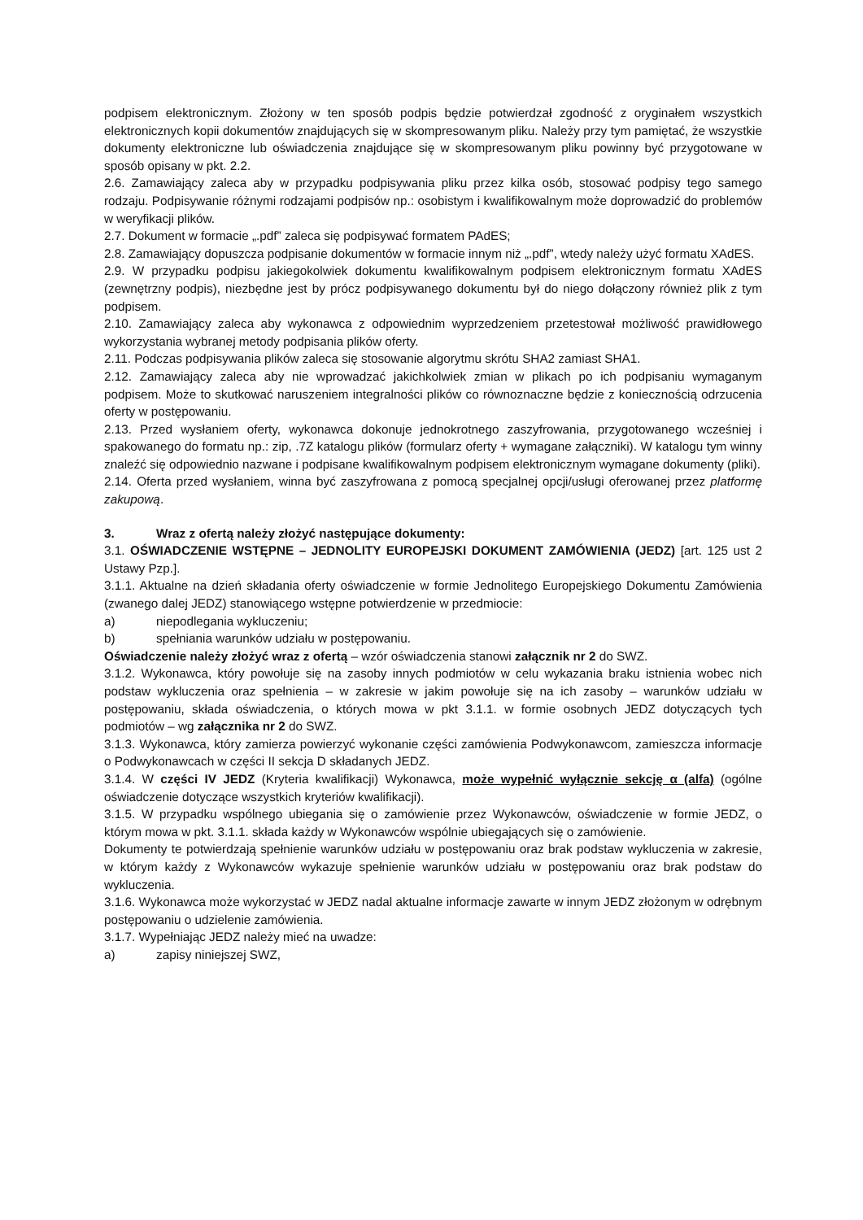podpisem elektronicznym. Złożony w ten sposób podpis będzie potwierdzał zgodność z oryginałem wszystkich elektronicznych kopii dokumentów znajdujących się w skompresowanym pliku. Należy przy tym pamiętać, że wszystkie dokumenty elektroniczne lub oświadczenia znajdujące się w skompresowanym pliku powinny być przygotowane w sposób opisany w pkt. 2.2.
2.6. Zamawiający zaleca aby w przypadku podpisywania pliku przez kilka osób, stosować podpisy tego samego rodzaju. Podpisywanie różnymi rodzajami podpisów np.: osobistym i kwalifikowalnym może doprowadzić do problemów w weryfikacji plików.
2.7. Dokument w formacie „.pdf” zaleca się podpisywać formatem PAdES;
2.8. Zamawiający dopuszcza podpisanie dokumentów w formacie innym niż „.pdf”, wtedy należy użyć formatu XAdES.
2.9. W przypadku podpisu jakiegokolwiek dokumentu kwalifikowalnym podpisem elektronicznym formatu XAdES (zewnętrzny podpis), niezbędne jest by prócz podpisywanego dokumentu był do niego dołączony również plik z tym podpisem.
2.10. Zamawiający zaleca aby wykonawca z odpowiednim wyprzedzeniem przetestował możliwość prawidłowego wykorzystania wybranej metody podpisania plików oferty.
2.11. Podczas podpisywania plików zaleca się stosowanie algorytmu skrótu SHA2 zamiast SHA1.
2.12. Zamawiający zaleca aby nie wprowadzać jakichkolwiek zmian w plikach po ich podpisaniu wymaganym podpisem. Może to skutkować naruszeniem integralności plików co równoznaczne będzie z koniecznością odrzucenia oferty w postępowaniu.
2.13. Przed wysłaniem oferty, wykonawca dokonuje jednokrotnego zaszyfrowania, przygotowanego wcześniej i spakowanego do formatu np.: zip, .7Z katalogu plików (formularz oferty + wymagane załączniki). W katalogu tym winny znaleźć się odpowiednio nazwane i podpisane kwalifikowalnym podpisem elektronicznym wymagane dokumenty (pliki).
2.14. Oferta przed wysłaniem, winna być zaszyfrowana z pomocą specjalnej opcji/usługi oferowanej przez platformę zakupową.
3. Wraz z ofertą należy złożyć następujące dokumenty:
3.1. OŚWIADCZENIE WSTĘPNE – JEDNOLITY EUROPEJSKI DOKUMENT ZAMÓWIENIA (JEDZ) [art. 125 ust 2 Ustawy Pzp.].
3.1.1. Aktualne na dzień składania oferty oświadczenie w formie Jednolitego Europejskiego Dokumentu Zamówienia (zwanego dalej JEDZ) stanowiącego wstępne potwierdzenie w przedmiocie:
a) niepodlegania wykluczeniu;
b) spełniania warunków udziału w postępowaniu.
Oświadczenie należy złożyć wraz z ofertą – wzór oświadczenia stanowi załącznik nr 2 do SWZ.
3.1.2. Wykonawca, który powołuje się na zasoby innych podmiotów w celu wykazania braku istnienia wobec nich podstaw wykluczenia oraz spełnienia – w zakresie w jakim powołuje się na ich zasoby – warunków udziału w postępowaniu, składa oświadczenia, o których mowa w pkt 3.1.1. w formie osobnych JEDZ dotyczących tych podmiotów – wg załącznika nr 2 do SWZ.
3.1.3. Wykonawca, który zamierza powierzyć wykonanie części zamówienia Podwykonawcom, zamieszcza informacje o Podwykonawcach w części II sekcja D składanych JEDZ.
3.1.4. W części IV JEDZ (Kryteria kwalifikacji) Wykonawca, może wypełnić wyłącznie sekcję α (alfa) (ogólne oświadczenie dotyczące wszystkich kryteriów kwalifikacji).
3.1.5. W przypadku wspólnego ubiegania się o zamówienie przez Wykonawców, oświadczenie w formie JEDZ, o którym mowa w pkt. 3.1.1. składa każdy w Wykonawców wspólnie ubiegających się o zamówienie.
Dokumenty te potwierdzają spełnienie warunków udziału w postępowaniu oraz brak podstaw wykluczenia w zakresie, w którym każdy z Wykonawców wykazuje spełnienie warunków udziału w postępowaniu oraz brak podstaw do wykluczenia.
3.1.6. Wykonawca może wykorzystać w JEDZ nadal aktualne informacje zawarte w innym JEDZ złożonym w odrębnym postępowaniu o udzielenie zamówienia.
3.1.7. Wypełniając JEDZ należy mieć na uwadze:
a) zapisy niniejszej SWZ,